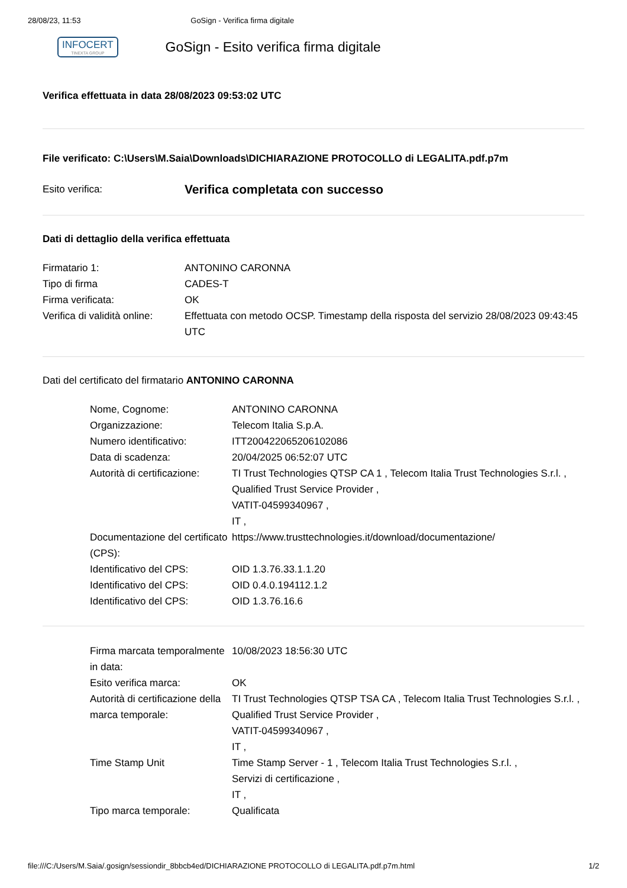28/08/23, 11:53 GoSign - Verifica firma digitale
INFOCERT
TINEXTA GROUP
GoSign - Esito verifica firma digitale
Verifica effettuata in data 28/08/2023 09:53:02 UTC
File verificato: C:\Users\M.Saia\Downloads\DICHIARAZIONE PROTOCOLLO di LEGALITA.pdf.p7m
| Esito verifica: | Verifica completata con successo |
Dati di dettaglio della verifica effettuata
| Firmatario 1: | ANTONINO CARONNA |
| Tipo di firma | CADES-T |
| Firma verificata: | OK |
| Verifica di validità online: | Effettuata con metodo OCSP. Timestamp della risposta del servizio 28/08/2023 09:43:45 UTC |
Dati del certificato del firmatario ANTONINO CARONNA
| Nome, Cognome: | ANTONINO CARONNA |
| Organizzazione: | Telecom Italia S.p.A. |
| Numero identificativo: | ITT200422065206102086 |
| Data di scadenza: | 20/04/2025 06:52:07 UTC |
| Autorità di certificazione: | TI Trust Technologies QTSP CA 1 , Telecom Italia Trust Technologies S.r.l. , Qualified Trust Service Provider , VATIT-04599340967 , IT , |
| Documentazione del certificato (CPS): | https://www.trusttechnologies.it/download/documentazione/ |
| Identificativo del CPS: | OID 1.3.76.33.1.1.20 |
| Identificativo del CPS: | OID 0.4.0.194112.1.2 |
| Identificativo del CPS: | OID 1.3.76.16.6 |
| Firma marcata temporalmente in data: | 10/08/2023 18:56:30 UTC |
| Esito verifica marca: | OK |
| Autorità di certificazione della marca temporale: | TI Trust Technologies QTSP TSA CA , Telecom Italia Trust Technologies S.r.l. , Qualified Trust Service Provider , VATIT-04599340967 , IT , |
| Time Stamp Unit | Time Stamp Server - 1 , Telecom Italia Trust Technologies S.r.l. , Servizi di certificazione , IT , |
| Tipo marca temporale: | Qualificata |
file:///C:/Users/M.Saia/.gosign/sessiondir_8bbcb4ed/DICHIARAZIONE PROTOCOLLO di LEGALITA.pdf.p7m.html 1/2